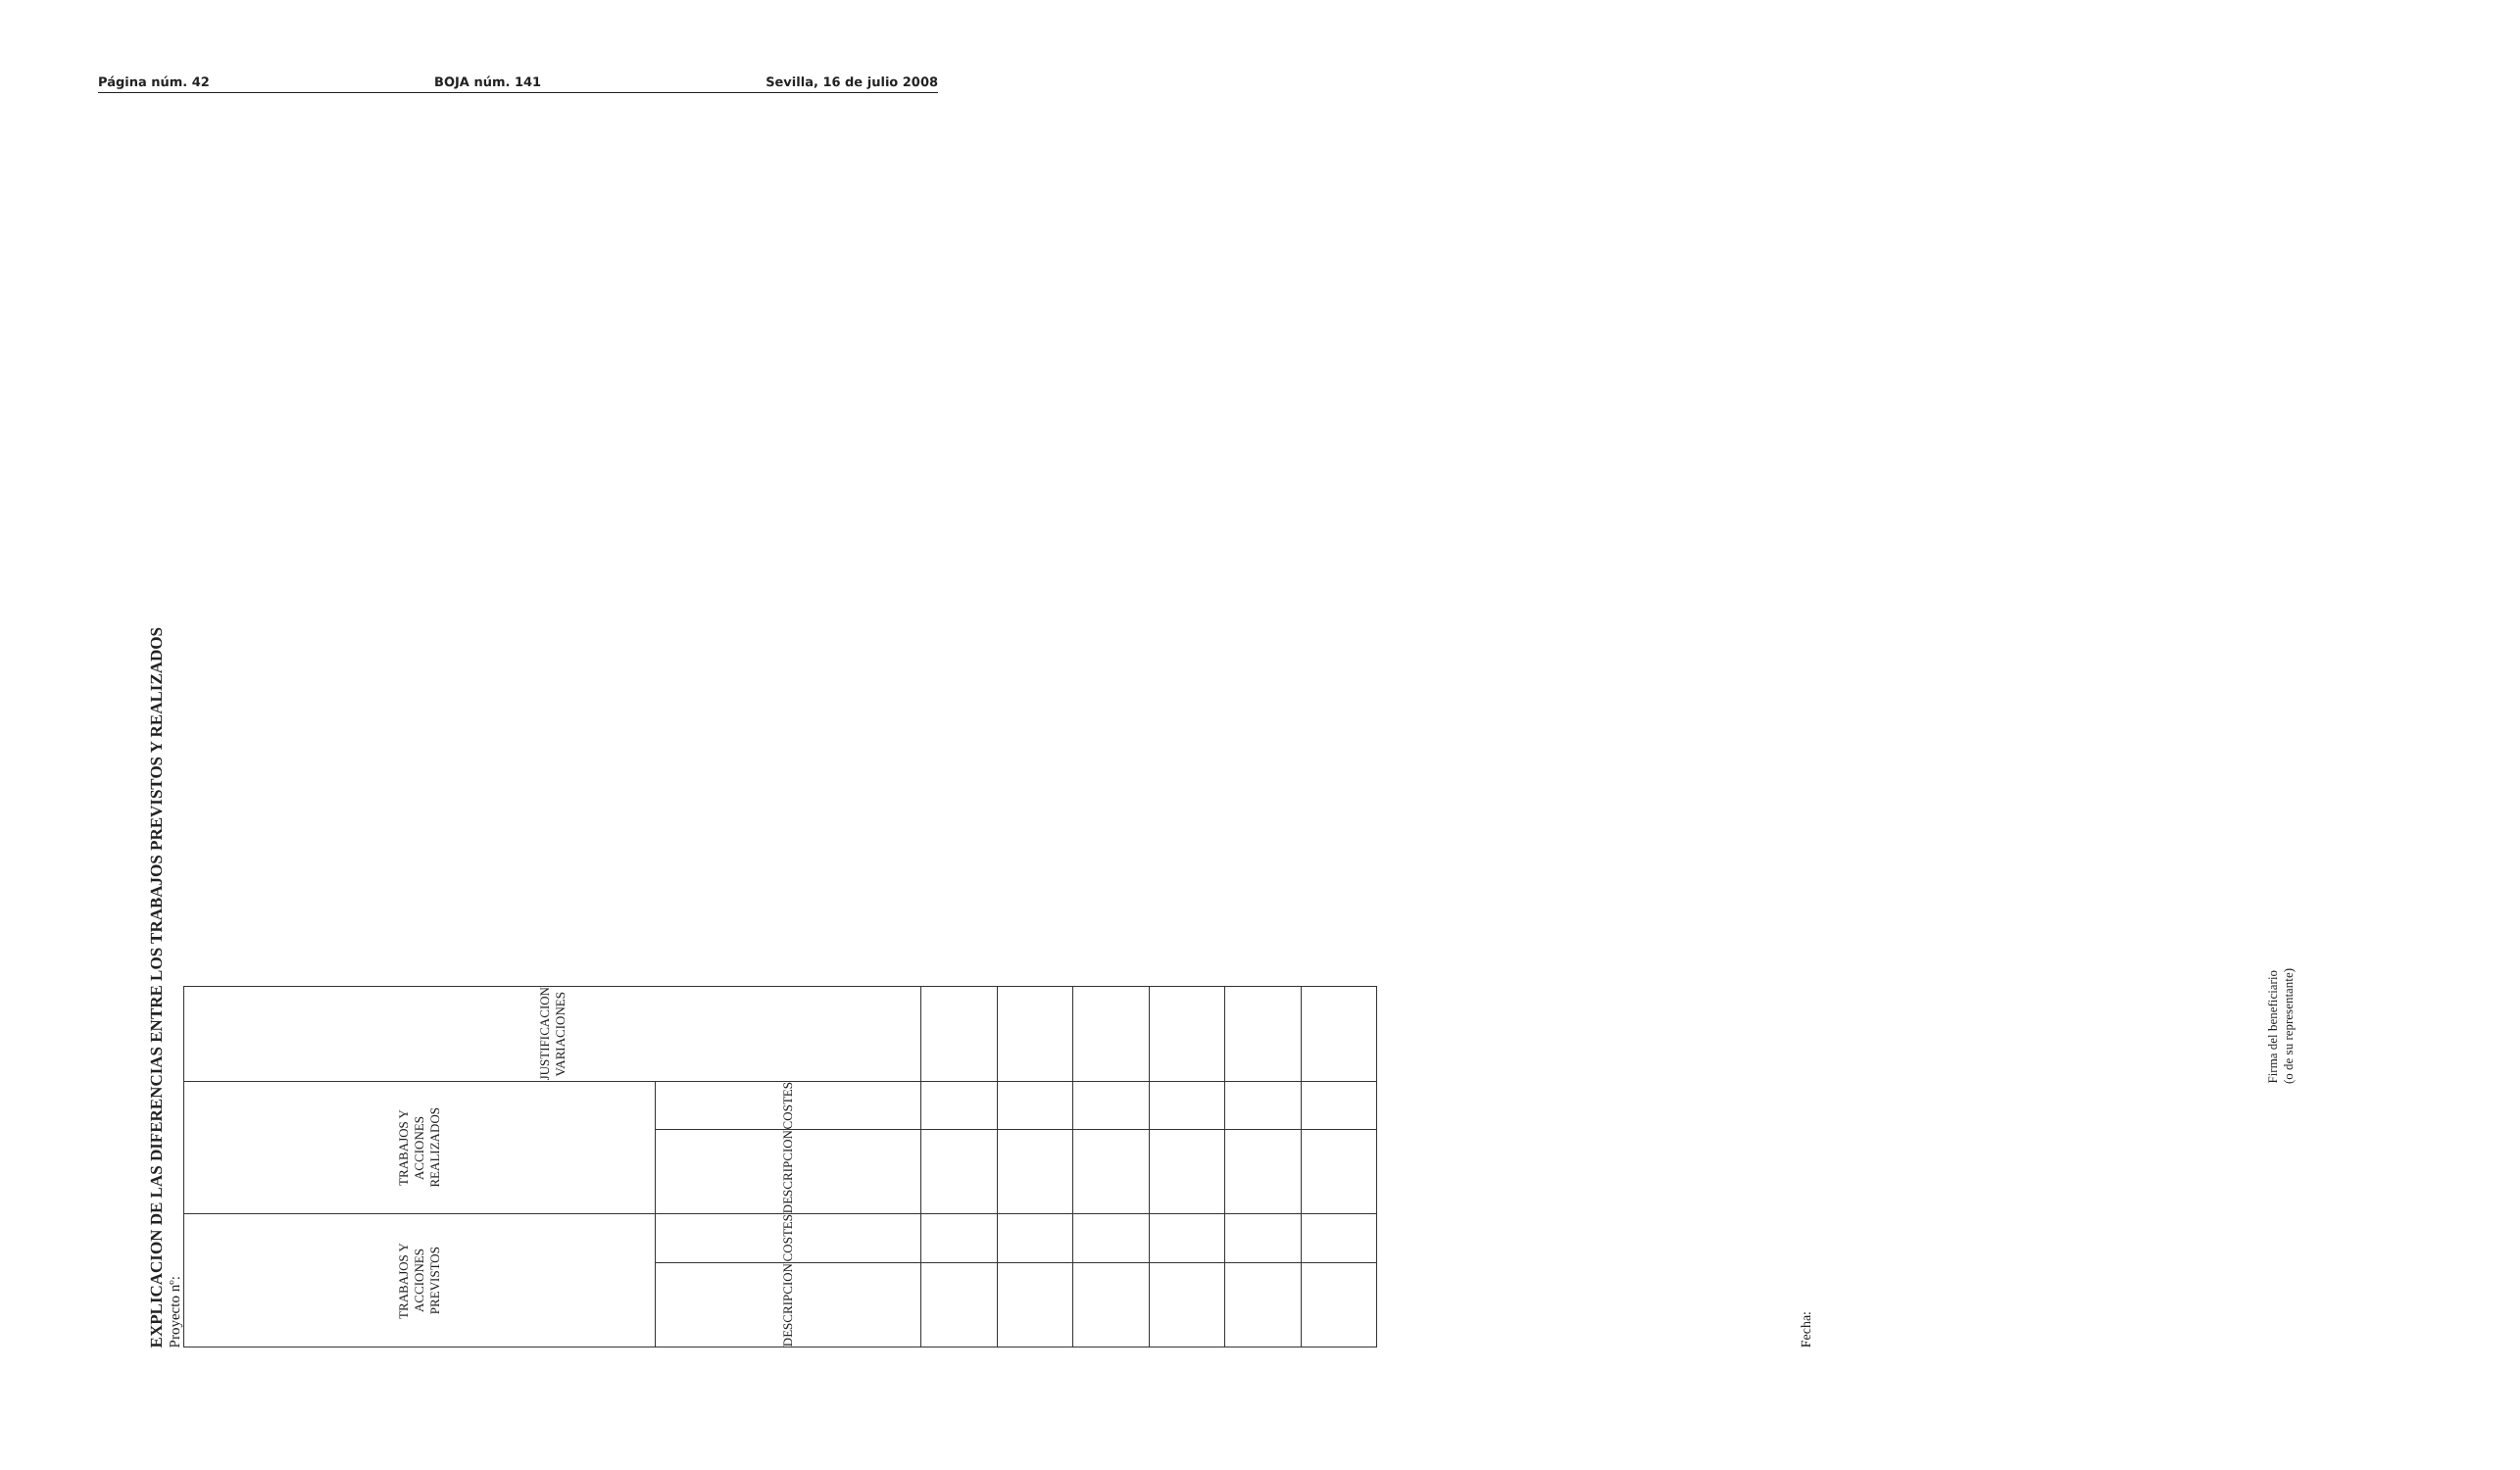Página núm. 42 BOJA núm. 141 Sevilla, 16 de julio 2008
EXPLICACION DE LAS DIFERENCIAS ENTRE LOS TRABAJOS PREVISTOS Y REALIZADOS
Proyecto nº:
| TRABAJOS Y ACCIONES PREVISTOS | | TRABAJOS Y ACCIONES REALIZADOS | | JUSTIFICACION VARIACIONES |
| --- | --- | --- | --- | --- |
| DESCRIPCION | COSTES | DESCRIPCION | COSTES | |
Fecha:
Firma del beneficiario
(o de su representante)